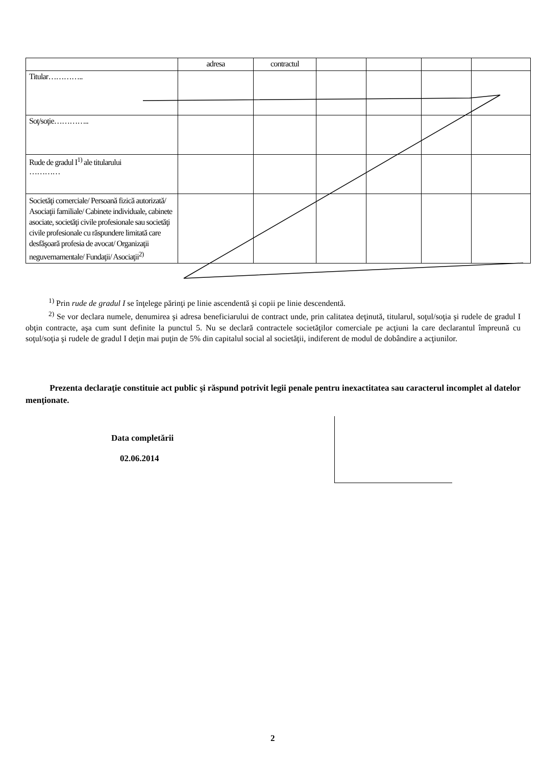| | adresa | contractul | | | | |
| --- | --- | --- | --- | --- | --- | --- |
| Titular………….. | | | | | | |
| Soţ/soţie………….. | | | | | | |
| Rude de gradul I<sup>1)</sup> ale titularului ………… | | | | | | |
| Societăţi comerciale/ Persoană fizică autorizată/ Asociaţii familiale/ Cabinete individuale, cabinete asociate, societăţi civile profesionale sau societăţi civile profesionale cu răspundere limitată care desfăşoară profesia de avocat/ Organizaţii neguvernamentale/ Fundaţii/ Asociaţii<sup>2)</sup> | | | | | | |
<sup>1)</sup> Prin rude de gradul I se înţelege părinţi pe linie ascendentă şi copii pe linie descendentă.
<sup>2)</sup> Se vor declara numele, denumirea şi adresa beneficiarului de contract unde, prin calitatea deţinută, titularul, soţul/soţia şi rudele de gradul I obţin contracte, aşa cum sunt definite la punctul 5. Nu se declară contractele societăţilor comerciale pe acţiuni la care declarantul împreună cu soţul/soţia şi rudele de gradul I deţin mai puţin de 5% din capitalul social al societăţii, indiferent de modul de dobândire a acţiunilor.
Prezenta declaraţie constituie act public şi răspund potrivit legii penale pentru inexactitatea sau caracterul incomplet al datelor menţionate.
Data completării
02.06.2014
2